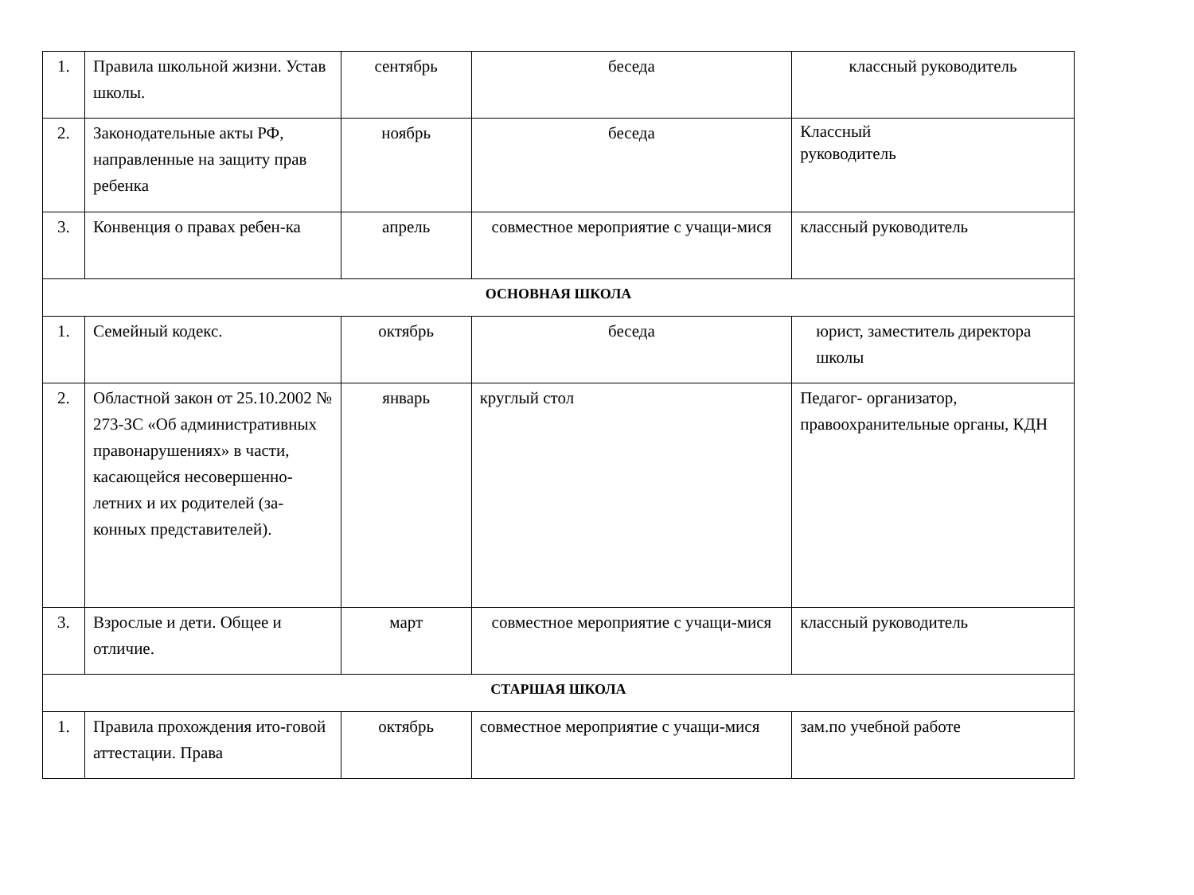| 1. | Правила школьной жизни. Устав школы. | сентябрь | беседа | классный руководитель |
| 2. | Законодательные акты РФ, направленные на защиту прав ребенка | ноябрь | беседа | Классный руководитель |
| 3. | Конвенция о правах ребен-ка | апрель | совместное мероприятие с учащи-мися | классный руководитель |
| ОСНОВНАЯ ШКОЛА | | | | |
| 1. | Семейный кодекс. | октябрь | беседа | юрист, заместитель директора школы |
| 2. | Областной закон от 25.10.2002 № 273-ЗС «Об административных правонарушениях» в части, касающейся несовершенно-летних и их родителей (за-конных представителей). | январь | круглый стол | Педагог- организатор, правоохранительные органы, КДН |
| 3. | Взрослые и дети. Общее и отличие. | март | совместное мероприятие с учащи-мися | классный руководитель |
| СТАРШАЯ ШКОЛА | | | | |
| 1. | Правила прохождения ито-говой аттестации. Права | октябрь | совместное мероприятие с учащи-мися | зам.по учебной работе |